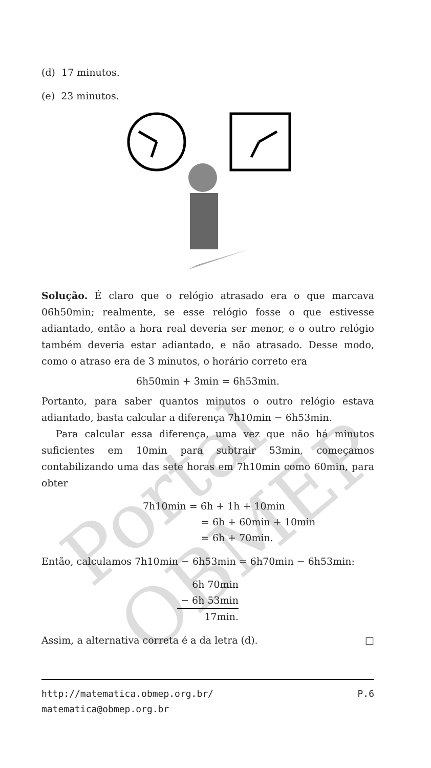Portal OBMEP
(d) 17 minutos.
(e) 23 minutos.
Solução. É claro que o relógio atrasado era o que marcava 06h50min; realmente, se esse relógio fosse o que estivesse adiantado, então a hora real deveria ser menor, e o outro relógio também deveria estar adiantado, e não atrasado. Desse modo, como o atraso era de 3 minutos, o horário correto era
6h50min + 3min = 6h53min.
Portanto, para saber quantos minutos o outro relógio estava adiantado, basta calcular a diferença 7h10min − 6h53min.
Para calcular essa diferença, uma vez que não há minutos suficientes em 10min para subtrair 53min, começamos contabilizando uma das sete horas em 7h10min como 60min, para obter
7h10min = 6h + 1h + 10min
= 6h + 60min + 10min
= 6h + 70min.
Então, calculamos 7h10min − 6h53min = 6h70min − 6h53min:
6h 70min
− 6h 53min
17min.
Assim, a alternativa correta é a da letra (d). □
http://matematica.obmep.org.br/ P.6
matematica@obmep.org.br